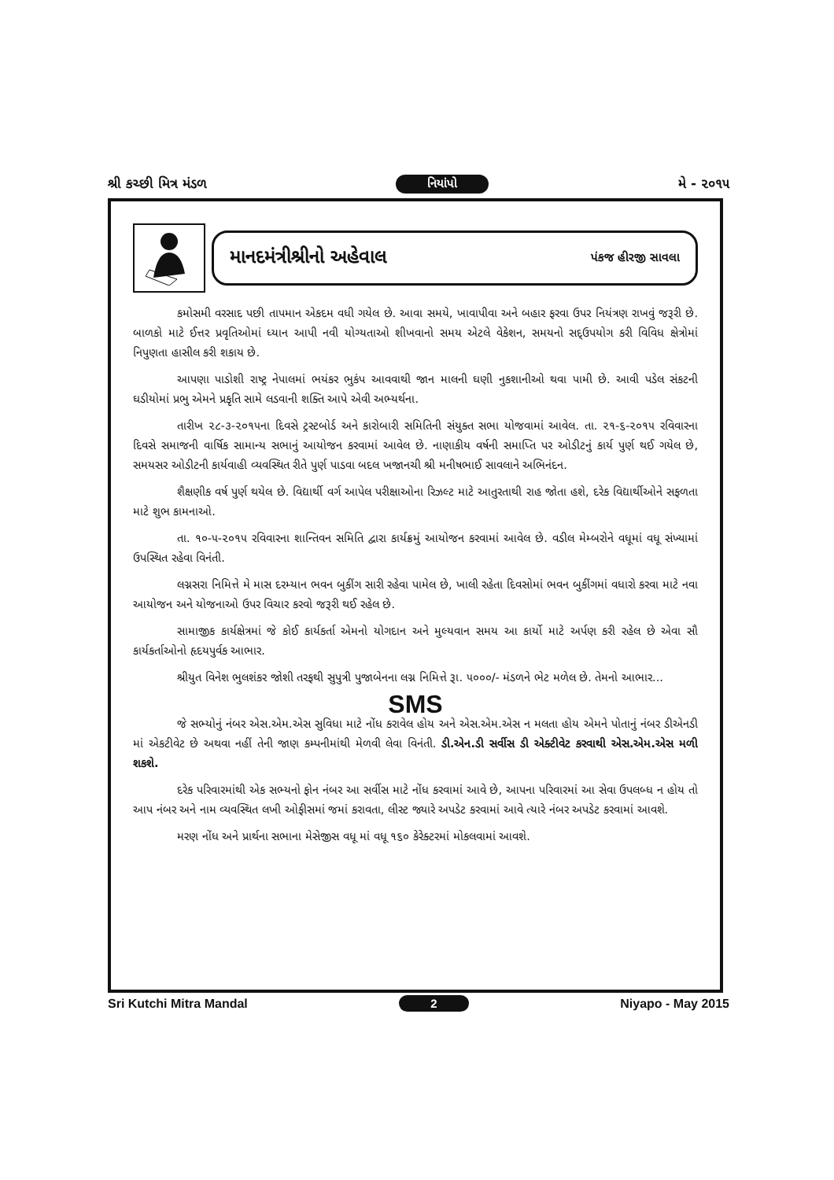શ્રી કચ્છી મિત્ર મંડળ નિયાંપો મે - ૨૦૧૫
માનદમંત્રીશ્રીનો અહેવાલ પંકજ હીરજી સાવલા
કમોસમી વરસાદ પછી તાપમાન એકદમ વધી ગયેલ છે. આવા સમયે, ખાવાપીવા અને બહાર ફરવા ઉપર નિયંત્રણ રાખવું જરૂરી છે. બાળકો માટે ઈત્તર પ્રવૃતિઓમાં ધ્યાન આપી નવી યોગ્યતાઓ શીખવાનો સમય એટલે વેકેશન, સમયનો સદ્ઉપયોગ કરી વિવિધ ક્ષેત્રોમાં નિપુણતા હાસીલ કરી શકાય છે.
આપણા પાડોશી રાષ્ટ્ર નેપાલમાં ભયંકર ભુકંપ આવવાથી જાન માલની ઘણી નુકશાનીઓ થવા પામી છે. આવી પડેલ સંકટની ઘડીયોમાં પ્રભુ એમને પ્રકૃતિ સામે લડવાની શક્તિ આપે એવી અભ્યર્થના.
તારીખ ૨૮-૩-૨૦૧૫ના દિવસે ટ્રસ્ટબોર્ડ અને કારોબારી સમિતિની સંયુક્ત સભા યોજવામાં આવેલ. તા. ૨૧-૬-૨૦૧૫ રવિવારના દિવસે સમાજની વાર્ષિક સામાન્ય સભાનું આયોજન કરવામાં આવેલ છે. નાણાકીય વર્ષની સમાપ્તિ પર ઓડીટનું કાર્ય પુર્ણ થઈ ગયેલ છે, સમયસર ઓડીટની કાર્યવાહી વ્યવસ્થિત રીતે પુર્ણ પાડવા બદલ ખજાનચી શ્રી મનીષભાઈ સાવલાને અભિનંદન.
શૈક્ષણીક વર્ષ પુર્ણ થયેલ છે. વિદ્યાર્થી વર્ગ આપેલ પરીક્ષાઓના રિઝલ્ટ માટે આતુરતાથી રાહ જોતા હશે, દરેક વિદ્યાર્થીઓને સફળતા માટે શુભ કામનાઓ.
તા. ૧૦-૫-૨૦૧૫ રવિવારના શાન્તિવન સમિતિ દ્વારા કાર્યક્રમું આયોજન કરવામાં આવેલ છે. વડીલ મેમ્બરોને વધૂમાં વધૂ સંખ્યામાં ઉપસ્થિત રહેવા વિનંતી.
લગ્નસરા નિમિત્તે મે માસ દરમ્યાન ભવન બુકીંગ સારી રહેવા પામેલ છે, ખાલી રહેતા દિવસોમાં ભવન બુકીંગમાં વધારો કરવા માટે નવા આયોજન અને યોજનાઓ ઉપર વિચાર કરવો જરૂરી થઈ રહેલ છે.
સામાજીક કાર્યક્ષેત્રમાં જે કોઈ કાર્યકર્તા એમનો યોગદાન અને મુલ્યવાન સમય આ કાર્યો માટે અર્પણ કરી રહેલ છે એવા સૌ કાર્યકર્તાઓનો હૃદયપુર્વક આભાર.
શ્રીયુત વિનેશ ભુલશંકર જોશી તરફથી સુપુત્રી પુજાબેનના લગ્ન નિમિત્તે રૂા. ૫૦૦૦/- મંડળને ભેટ મળેલ છે. તેમનો આભાર...
SMS
જે સભ્યોનું નંબર એસ.એમ.એસ સુવિધા માટે નોંધ કરાવેલ હોય અને એસ.એમ.એસ ન મલતા હોય એમને પોતાનું નંબર ડીએનડી માં એકટીવેટ છે અથવા નહીં તેની જાણ કમ્પનીમાંથી મેળવી લેવા વિનંતી. ડી.એન.ડી સર્વીસ ડી એક્ટીવેટ કરવાથી એસ.એમ.એસ મળી શકશે.
દરેક પરિવારમાંથી એક સભ્યનો ફોન નંબર આ સર્વીસ માટે નોંધ કરવામાં આવે છે, આપના પરિવારમાં આ સેવા ઉપલબ્ધ ન હોય તો આપ નંબર અને નામ વ્યવસ્થિત લખી ઓફીસમાં જમાં કરાવતા, લીસ્ટ જ્યારે અપડેટ કરવામાં આવે ત્યારે નંબર અપડેટ કરવામાં આવશે.
મરણ નોંધ અને પ્રાર્થના સભાના મેસેજીસ વધૂ માં વધૂ ૧૬૦ કેરેક્ટરમાં મોકલવામાં આવશે.
Sri Kutchi Mitra Mandal 2 Niyapo - May 2015